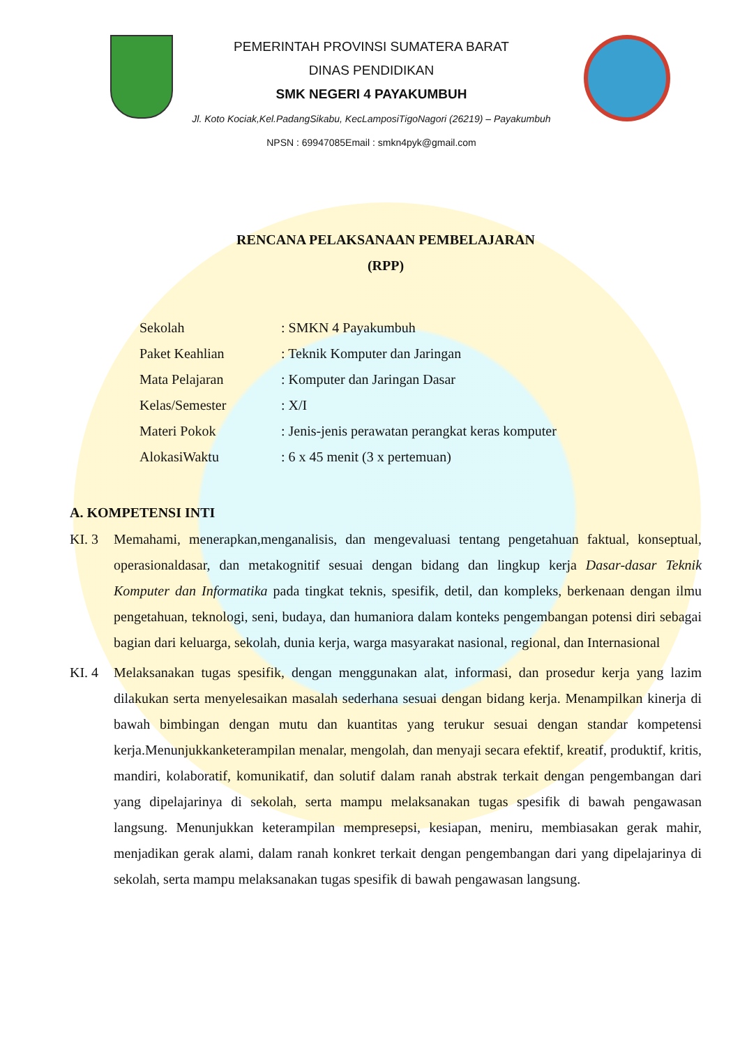PEMERINTAH PROVINSI SUMATERA BARAT
DINAS PENDIDIKAN
SMK NEGERI 4 PAYAKUMBUH
Jl. Koto Kociak,Kel.PadangSikabu, KecLamposiTigoNagori (26219) – Payakumbuh
NPSN : 69947085Email : smkn4pyk@gmail.com
RENCANA PELAKSANAAN PEMBELAJARAN
(RPP)
| Sekolah | : SMKN 4 Payakumbuh |
| Paket Keahlian | : Teknik Komputer dan Jaringan |
| Mata Pelajaran | : Komputer dan Jaringan Dasar |
| Kelas/Semester | : X/I |
| Materi Pokok | : Jenis-jenis perawatan perangkat keras komputer |
| AlokasiWaktu | : 6 x 45 menit (3 x pertemuan) |
A. KOMPETENSI INTI
KI. 3 Memahami, menerapkan,menganalisis, dan mengevaluasi tentang pengetahuan faktual, konseptual, operasionaldasar, dan metakognitif sesuai dengan bidang dan lingkup kerja Dasar-dasar Teknik Komputer dan Informatika pada tingkat teknis, spesifik, detil, dan kompleks, berkenaan dengan ilmu pengetahuan, teknologi, seni, budaya, dan humaniora dalam konteks pengembangan potensi diri sebagai bagian dari keluarga, sekolah, dunia kerja, warga masyarakat nasional, regional, dan Internasional
KI. 4 Melaksanakan tugas spesifik, dengan menggunakan alat, informasi, dan prosedur kerja yang lazim dilakukan serta menyelesaikan masalah sederhana sesuai dengan bidang kerja. Menampilkan kinerja di bawah bimbingan dengan mutu dan kuantitas yang terukur sesuai dengan standar kompetensi kerja.Menunjukkanketerampilan menalar, mengolah, dan menyaji secara efektif, kreatif, produktif, kritis, mandiri, kolaboratif, komunikatif, dan solutif dalam ranah abstrak terkait dengan pengembangan dari yang dipelajarinya di sekolah, serta mampu melaksanakan tugas spesifik di bawah pengawasan langsung. Menunjukkan keterampilan mempresepsi, kesiapan, meniru, membiasakan gerak mahir, menjadikan gerak alami, dalam ranah konkret terkait dengan pengembangan dari yang dipelajarinya di sekolah, serta mampu melaksanakan tugas spesifik di bawah pengawasan langsung.